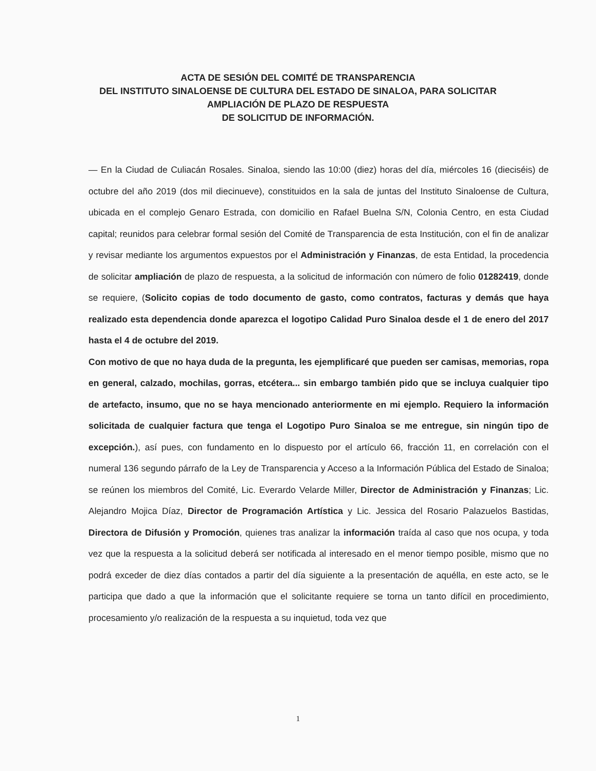ACTA DE SESIÓN DEL COMITÉ DE TRANSPARENCIA
DEL INSTITUTO SINALOENSE DE CULTURA DEL ESTADO DE SINALOA, PARA SOLICITAR
AMPLIACIÓN DE PLAZO DE RESPUESTA
DE SOLICITUD DE INFORMACIÓN.
— En la Ciudad de Culiacán Rosales. Sinaloa, siendo las 10:00 (diez) horas del día, miércoles 16 (dieciséis) de octubre del año 2019 (dos mil diecinueve), constituidos en la sala de juntas del Instituto Sinaloense de Cultura, ubicada en el complejo Genaro Estrada, con domicilio en Rafael Buelna S/N, Colonia Centro, en esta Ciudad capital; reunidos para celebrar formal sesión del Comité de Transparencia de esta Institución, con el fin de analizar y revisar mediante los argumentos expuestos por el Administración y Finanzas, de esta Entidad, la procedencia de solicitar ampliación de plazo de respuesta, a la solicitud de información con número de folio 01282419, donde se requiere, (Solicito copias de todo documento de gasto, como contratos, facturas y demás que haya realizado esta dependencia donde aparezca el logotipo Calidad Puro Sinaloa desde el 1 de enero del 2017 hasta el 4 de octubre del 2019.
Con motivo de que no haya duda de la pregunta, les ejemplificaré que pueden ser camisas, memorias, ropa en general, calzado, mochilas, gorras, etcétera... sin embargo también pido que se incluya cualquier tipo de artefacto, insumo, que no se haya mencionado anteriormente en mi ejemplo. Requiero la información solicitada de cualquier factura que tenga el Logotipo Puro Sinaloa se me entregue, sin ningún tipo de excepción.), así pues, con fundamento en lo dispuesto por el artículo 66, fracción 11, en correlación con el numeral 136 segundo párrafo de la Ley de Transparencia y Acceso a la Información Pública del Estado de Sinaloa; se reúnen los miembros del Comité, Lic. Everardo Velarde Miller, Director de Administración y Finanzas; Lic. Alejandro Mojica Díaz, Director de Programación Artística y Lic. Jessica del Rosario Palazuelos Bastidas, Directora de Difusión y Promoción, quienes tras analizar la información traída al caso que nos ocupa, y toda vez que la respuesta a la solicitud deberá ser notificada al interesado en el menor tiempo posible, mismo que no podrá exceder de diez días contados a partir del día siguiente a la presentación de aquélla, en este acto, se le participa que dado a que la información que el solicitante requiere se torna un tanto difícil en procedimiento, procesamiento y/o realización de la respuesta a su inquietud, toda vez que
1